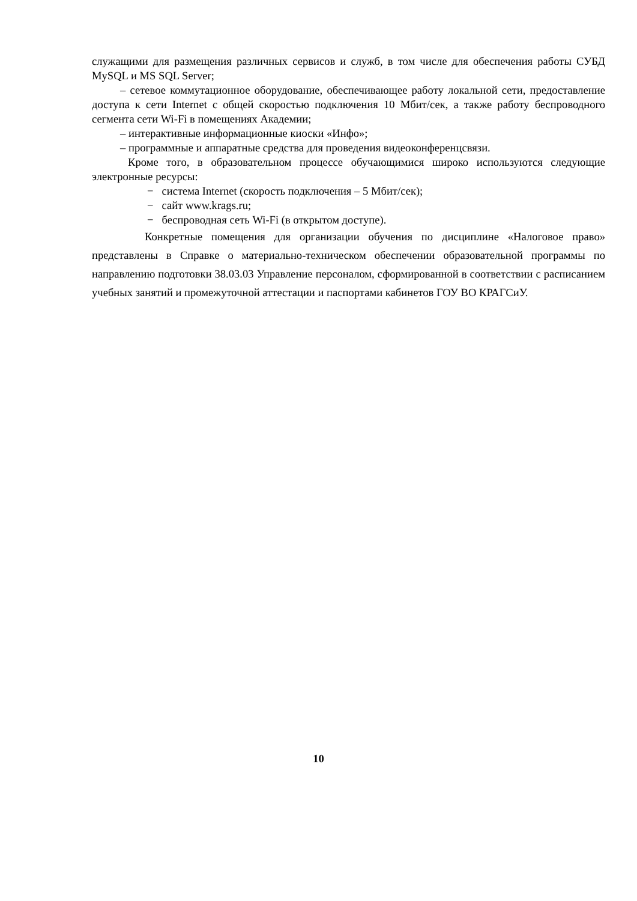служащими для размещения различных сервисов и служб, в том числе для обеспечения работы СУБД MySQL и MS SQL Server;
– сетевое коммутационное оборудование, обеспечивающее работу локальной сети, предоставление доступа к сети Internet с общей скоростью подключения 10 Мбит/сек, а также работу беспроводного сегмента сети Wi-Fi в помещениях Академии;
– интерактивные информационные киоски «Инфо»;
– программные и аппаратные средства для проведения видеоконференцсвязи.
Кроме того, в образовательном процессе обучающимися широко используются следующие электронные ресурсы:
− система Internet (скорость подключения – 5 Мбит/сек);
− сайт www.krags.ru;
− беспроводная сеть Wi-Fi (в открытом доступе).
Конкретные помещения для организации обучения по дисциплине «Налоговое право» представлены в Справке о материально-техническом обеспечении образовательной программы по направлению подготовки 38.03.03 Управление персоналом, сформированной в соответствии с расписанием учебных занятий и промежуточной аттестации и паспортами кабинетов ГОУ ВО КРАГСиУ.
10